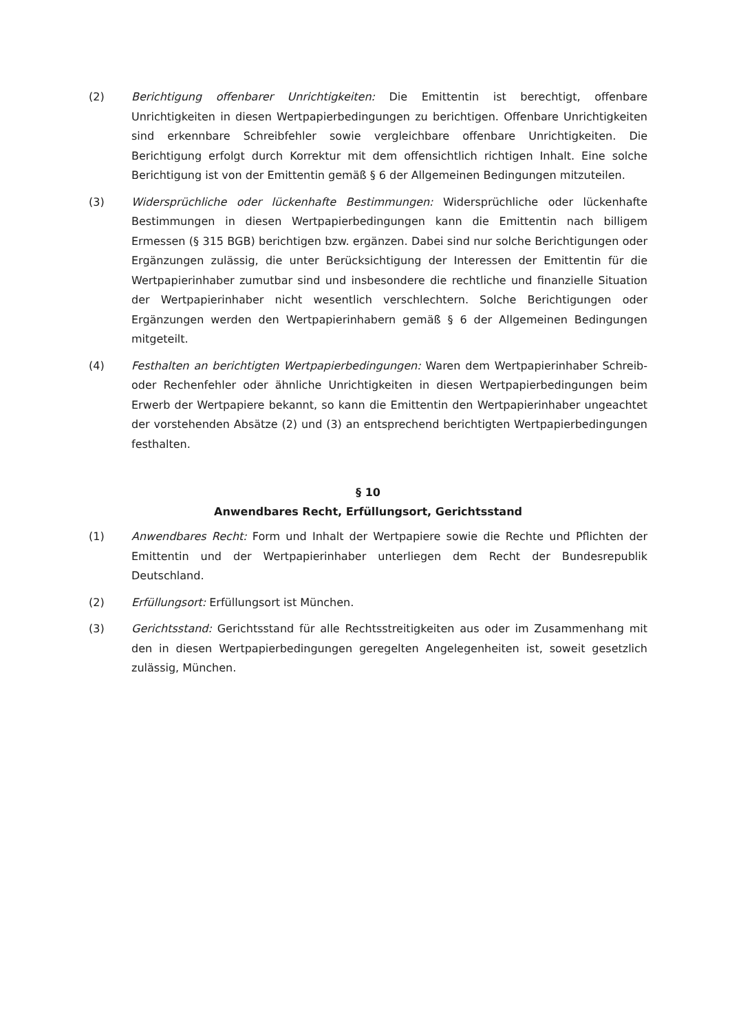(2) Berichtigung offenbarer Unrichtigkeiten: Die Emittentin ist berechtigt, offenbare Unrichtigkeiten in diesen Wertpapierbedingungen zu berichtigen. Offenbare Unrichtigkeiten sind erkennbare Schreibfehler sowie vergleichbare offenbare Unrichtigkeiten. Die Berichtigung erfolgt durch Korrektur mit dem offensichtlich richtigen Inhalt. Eine solche Berichtigung ist von der Emittentin gemäß § 6 der Allgemeinen Bedingungen mitzuteilen.
(3) Widersprüchliche oder lückenhafte Bestimmungen: Widersprüchliche oder lückenhafte Bestimmungen in diesen Wertpapierbedingungen kann die Emittentin nach billigem Ermessen (§ 315 BGB) berichtigen bzw. ergänzen. Dabei sind nur solche Berichtigungen oder Ergänzungen zulässig, die unter Berücksichtigung der Interessen der Emittentin für die Wertpapierinhaber zumutbar sind und insbesondere die rechtliche und finanzielle Situation der Wertpapierinhaber nicht wesentlich verschlechtern. Solche Berichtigungen oder Ergänzungen werden den Wertpapierinhabern gemäß § 6 der Allgemeinen Bedingungen mitgeteilt.
(4) Festhalten an berichtigten Wertpapierbedingungen: Waren dem Wertpapierinhaber Schreib- oder Rechenfehler oder ähnliche Unrichtigkeiten in diesen Wertpapierbedingungen beim Erwerb der Wertpapiere bekannt, so kann die Emittentin den Wertpapierinhaber ungeachtet der vorstehenden Absätze (2) und (3) an entsprechend berichtigten Wertpapierbedingungen festhalten.
§ 10
Anwendbares Recht, Erfüllungsort, Gerichtsstand
(1) Anwendbares Recht: Form und Inhalt der Wertpapiere sowie die Rechte und Pflichten der Emittentin und der Wertpapierinhaber unterliegen dem Recht der Bundesrepublik Deutschland.
(2) Erfüllungsort: Erfüllungsort ist München.
(3) Gerichtsstand: Gerichtsstand für alle Rechtsstreitigkeiten aus oder im Zusammenhang mit den in diesen Wertpapierbedingungen geregelten Angelegenheiten ist, soweit gesetzlich zulässig, München.